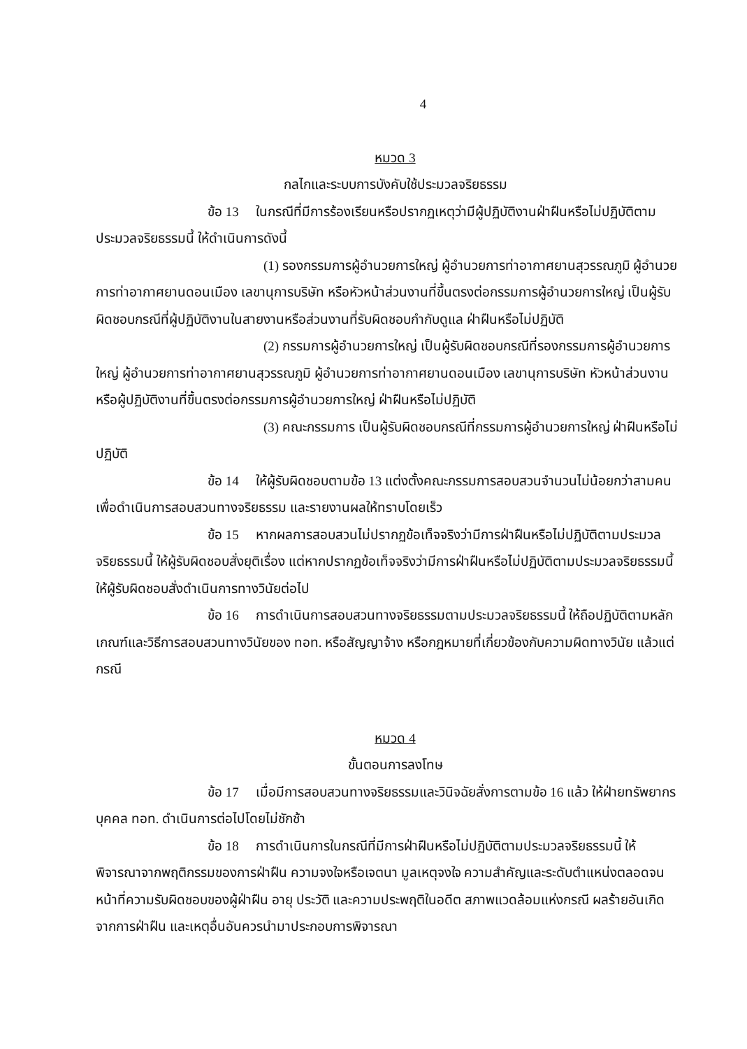4
หมวด 3
กลไกและระบบการบังคับใช้ประมวลจริยธรรม
ข้อ 13 ในกรณีที่มีการร้องเรียนหรือปรากฏเหตุว่ามีผู้ปฏิบัติงานฝ่าฝืนหรือไม่ปฏิบัติตามประมวลจริยธรรมนี้ ให้ดำเนินการดังนี้
(1) รองกรรมการผู้อำนวยการใหญ่ ผู้อำนวยการท่าอากาศยานสุวรรณภูมิ ผู้อำนวยการท่าอากาศยานดอนเมือง เลขานุการบริษัท หรือหัวหน้าส่วนงานที่ขึ้นตรงต่อกรรมการผู้อำนวยการใหญ่ เป็นผู้รับผิดชอบกรณีที่ผู้ปฏิบัติงานในสายงานหรือส่วนงานที่รับผิดชอบกำกับดูแล ฝ่าฝืนหรือไม่ปฏิบัติ
(2) กรรมการผู้อำนวยการใหญ่ เป็นผู้รับผิดชอบกรณีที่รองกรรมการผู้อำนวยการใหญ่ ผู้อำนวยการท่าอากาศยานสุวรรณภูมิ ผู้อำนวยการท่าอากาศยานดอนเมือง เลขานุการบริษัท หัวหน้าส่วนงาน หรือผู้ปฏิบัติงานที่ขึ้นตรงต่อกรรมการผู้อำนวยการใหญ่ ฝ่าฝืนหรือไม่ปฏิบัติ
(3) คณะกรรมการ เป็นผู้รับผิดชอบกรณีที่กรรมการผู้อำนวยการใหญ่ ฝ่าฝืนหรือไม่ปฏิบัติ
ข้อ 14 ให้ผู้รับผิดชอบตามข้อ 13 แต่งตั้งคณะกรรมการสอบสวนจำนวนไม่น้อยกว่าสามคน เพื่อดำเนินการสอบสวนทางจริยธรรม และรายงานผลให้ทราบโดยเร็ว
ข้อ 15 หากผลการสอบสวนไม่ปรากฏข้อเท็จจริงว่ามีการฝ่าฝืนหรือไม่ปฏิบัติตามประมวลจริยธรรมนี้ ให้ผู้รับผิดชอบสั่งยุติเรื่อง แต่หากปรากฏข้อเท็จจริงว่ามีการฝ่าฝืนหรือไม่ปฏิบัติตามประมวลจริยธรรมนี้ ให้ผู้รับผิดชอบสั่งดำเนินการทางวินัยต่อไป
ข้อ 16 การดำเนินการสอบสวนทางจริยธรรมตามประมวลจริยธรรมนี้ ให้ถือปฏิบัติตามหลักเกณฑ์และวิธีการสอบสวนทางวินัยของ ทอท. หรือสัญญาจ้าง หรือกฎหมายที่เกี่ยวข้องกับความผิดทางวินัย แล้วแต่กรณี
หมวด 4
ขั้นตอนการลงโทษ
ข้อ 17 เมื่อมีการสอบสวนทางจริยธรรมและวินิจฉัยสั่งการตามข้อ 16 แล้ว ให้ฝ่ายทรัพยากรบุคคล ทอท. ดำเนินการต่อไปโดยไม่ชักช้า
ข้อ 18 การดำเนินการในกรณีที่มีการฝ่าฝืนหรือไม่ปฏิบัติตามประมวลจริยธรรมนี้ ให้พิจารณาจากพฤติกรรมของการฝ่าฝืน ความจงใจหรือเจตนา มูลเหตุจงใจ ความสำคัญและระดับตำแหน่งตลอดจนหน้าที่ความรับผิดชอบของผู้ฝ่าฝืน อายุ ประวัติ และความประพฤติในอดีต สภาพแวดล้อมแห่งกรณี ผลร้ายอันเกิดจากการฝ่าฝืน และเหตุอื่นอันควรนำมาประกอบการพิจารณา